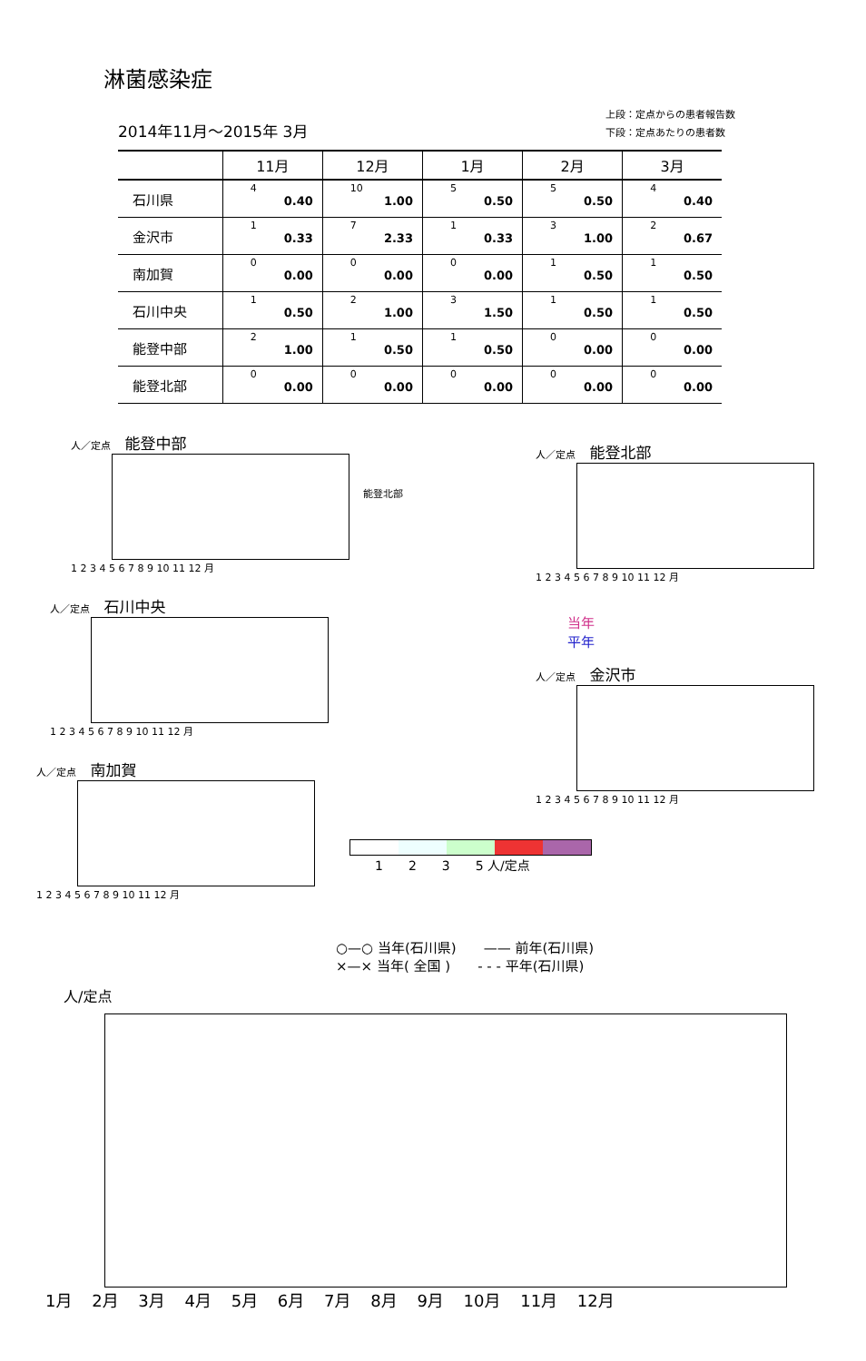淋菌感染症
2014年11月～2015年 3月
上段：定点からの患者報告数
下段：定点あたりの患者数
| | 11月 | 12月 | 1月 | 2月 | 3月 |
| --- | --- | --- | --- | --- | --- |
| 石川県 | 4 0.40 | 10 1.00 | 5 0.50 | 5 0.50 | 4 0.40 |
| 金沢市 | 1 0.33 | 7 2.33 | 1 0.33 | 3 1.00 | 2 0.67 |
| 南加賀 | 0 0.00 | 0 0.00 | 0 0.00 | 1 0.50 | 1 0.50 |
| 石川中央 | 1 0.50 | 2 1.00 | 3 1.50 | 1 0.50 | 1 0.50 |
| 能登中部 | 2 1.00 | 1 0.50 | 1 0.50 | 0 0.00 | 0 0.00 |
| 能登北部 | 0 0.00 | 0 0.00 | 0 0.00 | 0 0.00 | 0 0.00 |
人／定点 能登中部
1 2 3 4 5 6 7 8 9 10 11 12 月
人／定点 能登北部
1 2 3 4 5 6 7 8 9 10 11 12 月
能登北部
当年
平年
人／定点 石川中央
1 2 3 4 5 6 7 8 9 10 11 12 月
人／定点 金沢市
1 2 3 4 5 6 7 8 9 10 11 12 月
人／定点 南加賀
1 2 3 4 5 6 7 8 9 10 11 12 月
　　1　　2　　3　　5 人/定点
○—○ 当年(石川県)　　—— 前年(石川県)
×—× 当年( 全国 )　　- - - 平年(石川県)
人/定点
1月 2月 3月 4月 5月 6月 7月 8月 9月 10月 11月 12月